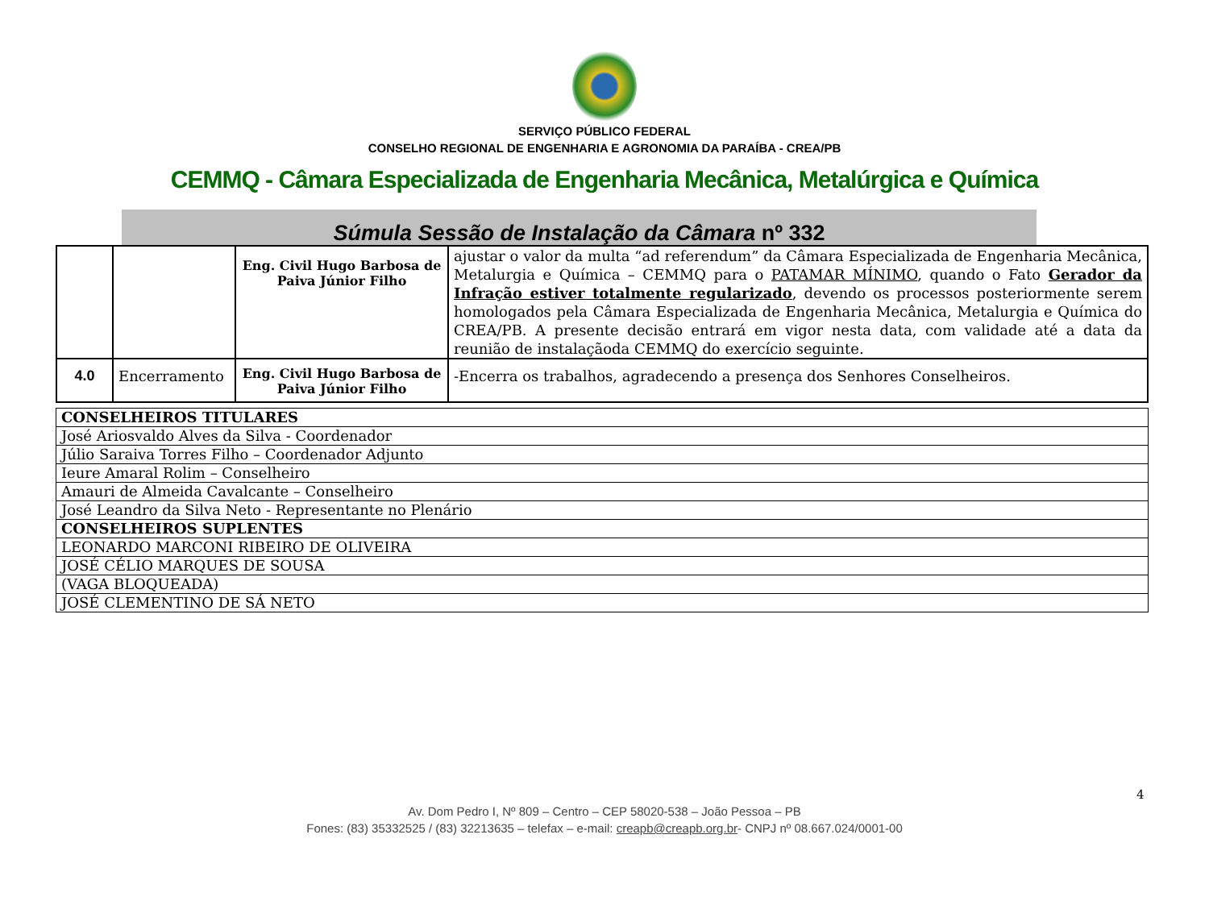SERVIÇO PÚBLICO FEDERAL
CONSELHO REGIONAL DE ENGENHARIA E AGRONOMIA DA PARAÍBA - CREA/PB
CEMMQ - Câmara Especializada de Engenharia Mecânica, Metalúrgica e Química
Súmula Sessão de Instalação da Câmara nº 332
| | | Eng. Civil Hugo Barbosa de Paiva Júnior Filho | ajustar o valor da multa “ad referendum” da Câmara Especializada de Engenharia Mecânica, Metalurgia e Química – CEMMQ para o PATAMAR MÍNIMO , quando o Fato Gerador da Infração estiver totalmente regularizado , devendo os processos posteriormente serem homologados pela Câmara Especializada de Engenharia Mecânica, Metalurgia e Química do CREA/PB. A presente decisão entrará em vigor nesta data, com validade até a data da reunião de instalaçãoda CEMMQ do exercício seguinte. |
| 4.0 | Encerramento | Eng. Civil Hugo Barbosa de Paiva Júnior Filho | -Encerra os trabalhos, agradecendo a presença dos Senhores Conselheiros. |
| CONSELHEIROS TITULARES |
| José Ariosvaldo Alves da Silva - Coordenador |
| Júlio Saraiva Torres Filho – Coordenador Adjunto |
| Ieure Amaral Rolim – Conselheiro |
| Amauri de Almeida Cavalcante – Conselheiro |
| José Leandro da Silva Neto - Representante no Plenário |
| CONSELHEIROS SUPLENTES |
| LEONARDO MARCONI RIBEIRO DE OLIVEIRA |
| JOSÉ CÉLIO MARQUES DE SOUSA |
| (VAGA BLOQUEADA) |
| JOSÉ CLEMENTINO DE SÁ NETO |
4
Av. Dom Pedro I, Nº 809 – Centro – CEP 58020-538 – João Pessoa – PB
Fones: (83) 35332525 / (83) 32213635 – telefax – e-mail: creapb@creapb.org.br- CNPJ nº 08.667.024/0001-00